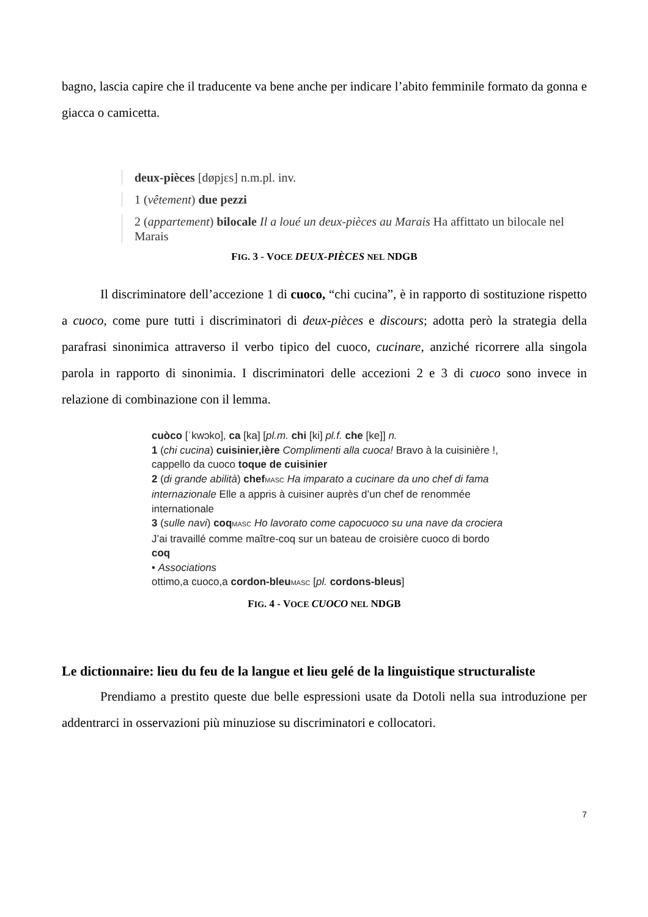bagno, lascia capire che il traducente va bene anche per indicare l’abito femminile formato da gonna e giacca o camicetta.
deux-pièces [døpjɛs] n.m.pl. inv.
1 (vêtement) due pezzi
2 (appartement) bilocale Il a loué un deux-pièces au Marais Ha affittato un bilocale nel Marais
FIG. 3 - VOCE DEUX-PIÈCES NEL NDGB
Il discriminatore dell’accezione 1 di cuoco, “chi cucina”, è in rapporto di sostituzione rispetto a cuoco, come pure tutti i discriminatori di deux-pièces e discours; adotta però la strategia della parafrasi sinonimica attraverso il verbo tipico del cuoco, cucinare, anziché ricorrere alla singola parola in rapporto di sinonimia. I discriminatori delle accezioni 2 e 3 di cuoco sono invece in relazione di combinazione con il lemma.
cuòco [ˈkwɔko], ca [ka] [pl.m. chi [ki] pl.f. che [ke]] n.
1 (chi cucina) cuisinier,ière Complimenti alla cuoca! Bravo à la cuisinière !, cappello da cuoco toque de cuisinier
2 (di grande abilità) chef MASC Ha imparato a cucinare da uno chef di fama internazionale Elle a appris à cuisiner auprès d’un chef de renommée internationale
3 (sulle navi) coq MASC Ho lavorato come capocuoco su una nave da crociera J’ai travaillé comme maître-coq sur un bateau de croisière cuoco di bordo coq
• Associations
ottimo,a cuoco,a cordon-bleu MASC [pl. cordons-bleus]
FIG. 4 - VOCE CUOCO NEL NDGB
Le dictionnaire: lieu du feu de la langue et lieu gelé de la linguistique structuraliste
Prendiamo a prestito queste due belle espressioni usate da Dotoli nella sua introduzione per addentrarci in osservazioni più minuziose su discriminatori e collocatori.
7